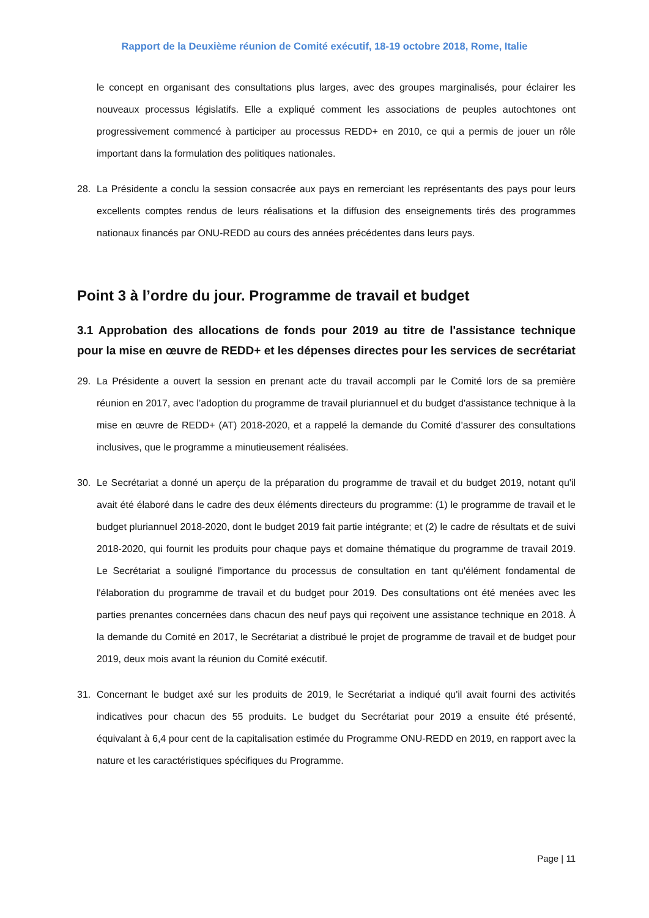Rapport de la Deuxième réunion de Comité exécutif, 18-19 octobre 2018, Rome, Italie
le concept en organisant des consultations plus larges, avec des groupes marginalisés, pour éclairer les nouveaux processus législatifs. Elle a expliqué comment les associations de peuples autochtones ont progressivement commencé à participer au processus REDD+ en 2010, ce qui a permis de jouer un rôle important dans la formulation des politiques nationales.
28. La Présidente a conclu la session consacrée aux pays en remerciant les représentants des pays pour leurs excellents comptes rendus de leurs réalisations et la diffusion des enseignements tirés des programmes nationaux financés par ONU-REDD au cours des années précédentes dans leurs pays.
Point 3 à l’ordre du jour. Programme de travail et budget
3.1 Approbation des allocations de fonds pour 2019 au titre de l'assistance technique pour la mise en œuvre de REDD+ et les dépenses directes pour les services de secrétariat
29. La Présidente a ouvert la session en prenant acte du travail accompli par le Comité lors de sa première réunion en 2017, avec l’adoption du programme de travail pluriannuel et du budget d'assistance technique à la mise en œuvre de REDD+ (AT) 2018-2020, et a rappelé la demande du Comité d’assurer des consultations inclusives, que le programme a minutieusement réalisées.
30. Le Secrétariat a donné un aperçu de la préparation du programme de travail et du budget 2019, notant qu'il avait été élaboré dans le cadre des deux éléments directeurs du programme: (1) le programme de travail et le budget pluriannuel 2018-2020, dont le budget 2019 fait partie intégrante; et (2) le cadre de résultats et de suivi 2018-2020, qui fournit les produits pour chaque pays et domaine thématique du programme de travail 2019. Le Secrétariat a souligné l'importance du processus de consultation en tant qu'élément fondamental de l'élaboration du programme de travail et du budget pour 2019. Des consultations ont été menées avec les parties prenantes concernées dans chacun des neuf pays qui reçoivent une assistance technique en 2018. À la demande du Comité en 2017, le Secrétariat a distribué le projet de programme de travail et de budget pour 2019, deux mois avant la réunion du Comité exécutif.
31. Concernant le budget axé sur les produits de 2019, le Secrétariat a indiqué qu'il avait fourni des activités indicatives pour chacun des 55 produits. Le budget du Secrétariat pour 2019 a ensuite été présenté, équivalant à 6,4 pour cent de la capitalisation estimée du Programme ONU-REDD en 2019, en rapport avec la nature et les caractéristiques spécifiques du Programme.
Page | 11